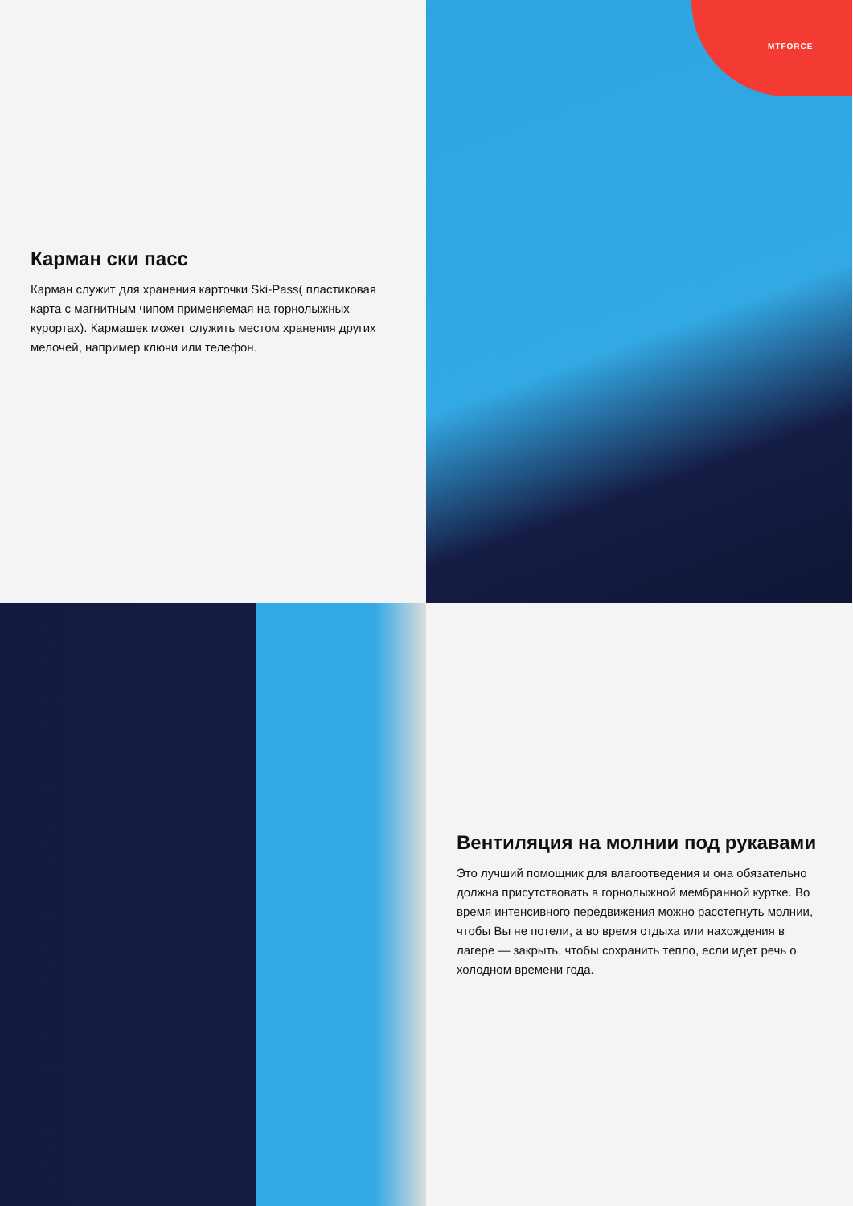Карман ски пасс
Карман служит для хранения карточки Ski-Pass( пластиковая карта с магнитным чипом применяемая на горнолыжных курортах). Кармашек может служить местом хранения других мелочей, например ключи или телефон.
MTFORCE
Вентиляция на молнии под рукавами
Это лучший помощник для влагоотведения и она обязательно должна присутствовать в горнолыжной мембранной куртке. Во время интенсивного передвижения можно расстегнуть молнии, чтобы Вы не потели, а во время отдыха или нахождения в лагере — закрыть, чтобы сохранить тепло, если идет речь о холодном времени года.